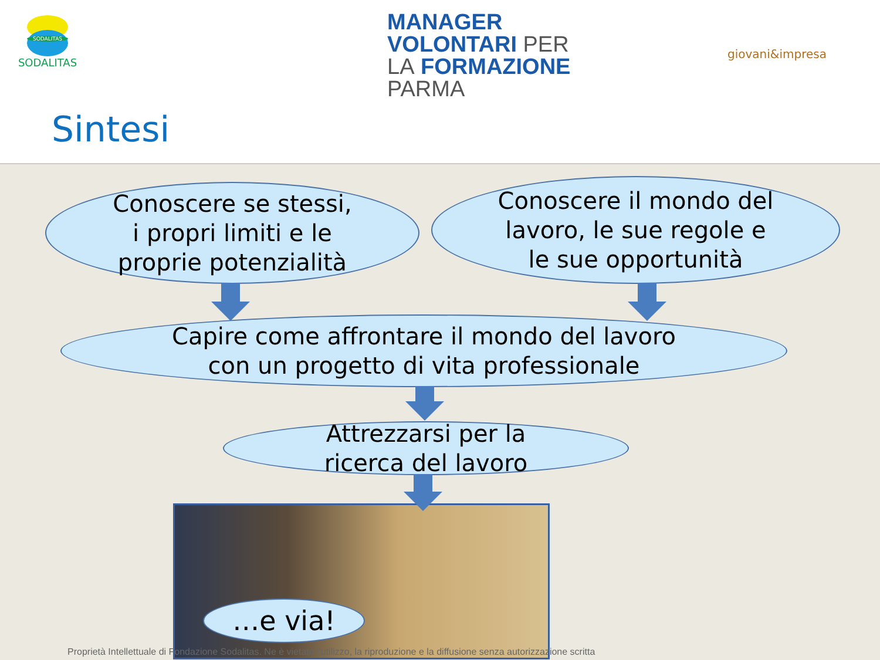SODALITAS
SODALITAS
MANAGER
VOLONTARI PER
LA FORMAZIONE
PARMA
giovani&impresa
Sintesi
Conoscere se stessi,
i propri limiti e le
proprie potenzialità
Conoscere il mondo del
lavoro, le sue regole e
le sue opportunità
Capire come affrontare il mondo del lavoro
con un progetto di vita professionale
Attrezzarsi per la
ricerca del lavoro
…e via!
Proprietà Intellettuale di Fondazione Sodalitas. Ne è vietato l'utilizzo, la riproduzione e la diffusione senza autorizzazione scritta